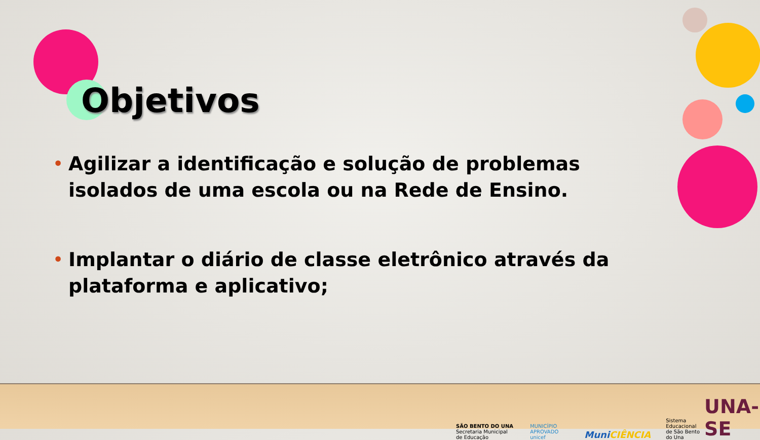Objetivos
• Agilizar a identificação e solução de problemas isolados de uma escola ou na Rede de Ensino.
• Implantar o diário de classe eletrônico através da plataforma e aplicativo;
SÃO BENTO DO UNA
Secretaria Municipal de Educação
MUNICÍPIO APROVADO
unicef
MuniCIÊNCIA
Sistema Educacional
de São Bento do Una UNA-SE